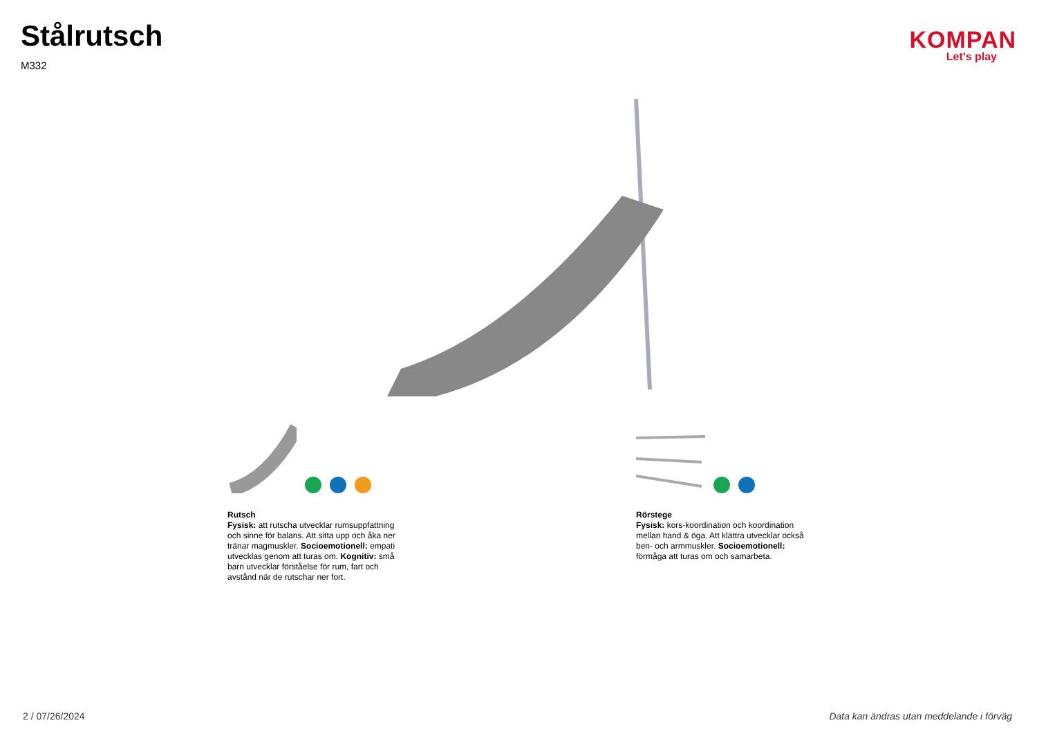Stålrutsch
M332
KOMPAN
Let's play
Rutsch
Fysisk: att rutscha utvecklar rumsuppfattning och sinne för balans. Att sitta upp och åka ner tränar magmuskler. Socioemotionell: empati utvecklas genom att turas om. Kognitiv: små barn utvecklar förståelse för rum, fart och avstånd när de rutschar ner fort.
Rörstege
Fysisk: kors-koordination och koordination mellan hand & öga. Att klättra utvecklar också ben- och armmuskler. Socioemotionell: förmåga att turas om och samarbeta.
2 / 07/26/2024 Data kan ändras utan meddelande i förväg